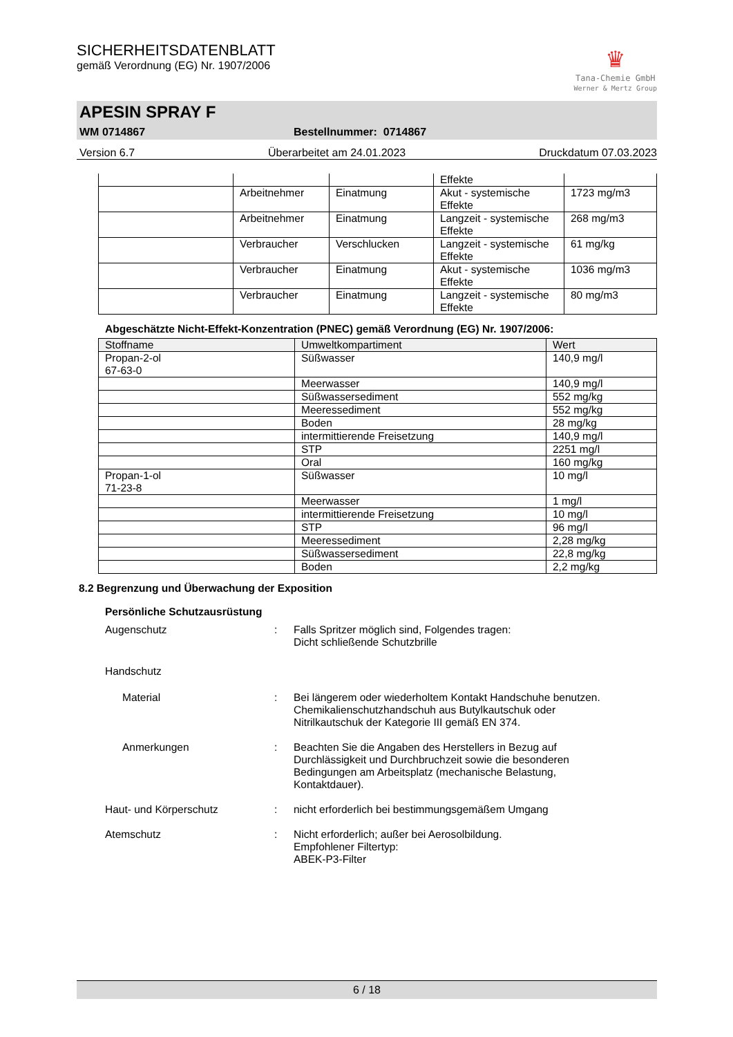♛
Tana-Chemie GmbH
Werner & Mertz Group
SICHERHEITSDATENBLATT
gemäß Verordnung (EG) Nr. 1907/2006
APESIN SPRAY F
WM 0714867 Bestellnummer: 0714867
Version 6.7 Überarbeitet am 24.01.2023 Druckdatum 07.03.2023
| | | | Effekte | |
| | Arbeitnehmer | Einatmung | Akut - systemische Effekte | 1723 mg/m3 |
| | Arbeitnehmer | Einatmung | Langzeit - systemische Effekte | 268 mg/m3 |
| | Verbraucher | Verschlucken | Langzeit - systemische Effekte | 61 mg/kg |
| | Verbraucher | Einatmung | Akut - systemische Effekte | 1036 mg/m3 |
| | Verbraucher | Einatmung | Langzeit - systemische Effekte | 80 mg/m3 |
Abgeschätzte Nicht-Effekt-Konzentration (PNEC) gemäß Verordnung (EG) Nr. 1907/2006:
| Stoffname | Umweltkompartiment | Wert |
| --- | --- | --- |
| Propan-2-ol 67-63-0 | Süßwasser | 140,9 mg/l |
| | Meerwasser | 140,9 mg/l |
| | Süßwassersediment | 552 mg/kg |
| | Meeressediment | 552 mg/kg |
| | Boden | 28 mg/kg |
| | intermittierende Freisetzung | 140,9 mg/l |
| | STP | 2251 mg/l |
| | Oral | 160 mg/kg |
| Propan-1-ol 71-23-8 | Süßwasser | 10 mg/l |
| | Meerwasser | 1 mg/l |
| | intermittierende Freisetzung | 10 mg/l |
| | STP | 96 mg/l |
| | Meeressediment | 2,28 mg/kg |
| | Süßwassersediment | 22,8 mg/kg |
| | Boden | 2,2 mg/kg |
8.2 Begrenzung und Überwachung der Exposition
Persönliche Schutzausrüstung
Augenschutz : Falls Spritzer möglich sind, Folgendes tragen:
Dicht schließende Schutzbrille
Handschutz
Material : Bei längerem oder wiederholtem Kontakt Handschuhe benutzen.
Chemikalienschutzhandschuh aus Butylkautschuk oder
Nitrilkautschuk der Kategorie III gemäß EN 374.
Anmerkungen : Beachten Sie die Angaben des Herstellers in Bezug auf
Durchlässigkeit und Durchbruchzeit sowie die besonderen
Bedingungen am Arbeitsplatz (mechanische Belastung,
Kontaktdauer).
Haut- und Körperschutz : nicht erforderlich bei bestimmungsgemäßem Umgang
Atemschutz : Nicht erforderlich; außer bei Aerosolbildung.
Empfohlener Filtertyp:
ABEK-P3-Filter
6 / 18